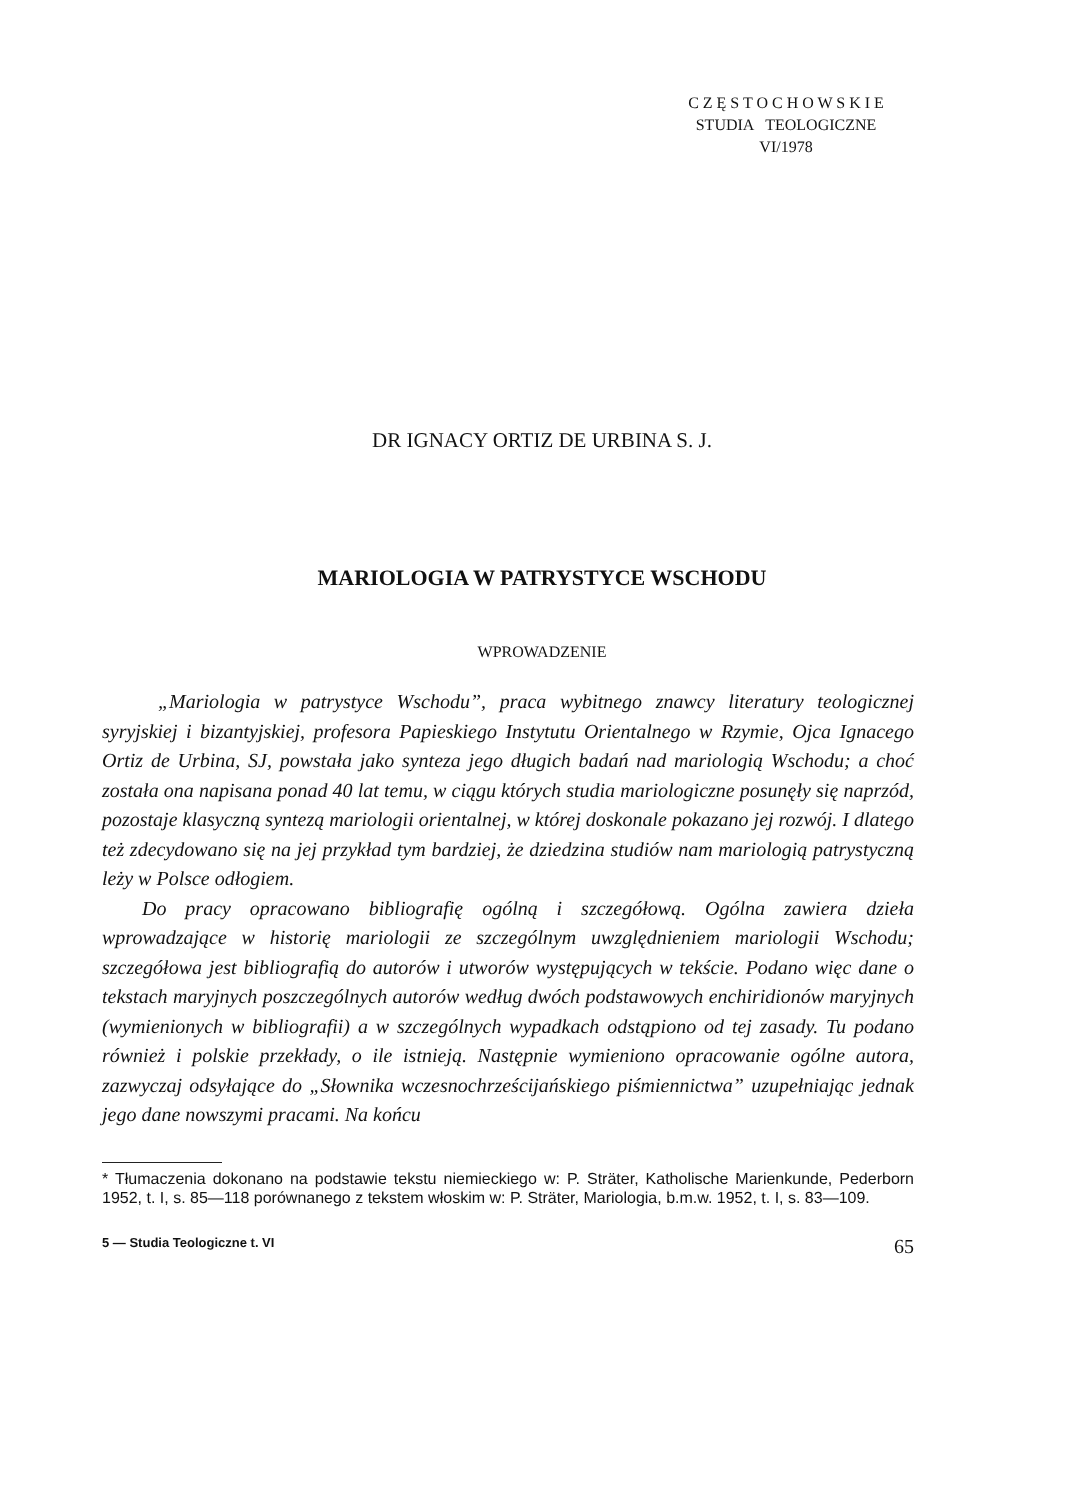C Z Ę S T O C H O W S K I E
STUDIA TEOLOGICZNE
VI/1978
DR IGNACY ORTIZ DE URBINA S. J.
MARIOLOGIA W PATRYSTYCE WSCHODU
WPROWADZENIE
„Mariologia w patrystyce Wschodu”, praca wybitnego znawcy literatury teologicznej syryjskiej i bizantyjskiej, profesora Papieskiego Instytutu Orientalnego w Rzymie, Ojca Ignacego Ortiz de Urbina, SJ, powstała jako synteza jego długich badań nad mariologią Wschodu; a choć została ona napisana ponad 40 lat temu, w ciągu których studia mariologiczne posunęły się naprzód, pozostaje klasyczną syntezą mariologii orientalnej, w której doskonale pokazano jej rozwój. I dlatego też zdecydowano się na jej przykład tym bardziej, że dziedzina studiów nam mariologią patrystyczną leży w Polsce odłogiem.
Do pracy opracowano bibliografię ogólną i szczegółową. Ogólna zawiera dzieła wprowadzające w historię mariologii ze szczególnym uwzględnieniem mariologii Wschodu; szczegółowa jest bibliografią do autorów i utworów występujących w tekście. Podano więc dane o tekstach maryjnych poszczególnych autorów według dwóch podstawowych enchiridionów maryjnych (wymienionych w bibliografii) a w szczególnych wypadkach odstąpiono od tej zasady. Tu podano również i polskie przekłady, o ile istnieją. Następnie wymieniono opracowanie ogólne autora, zazwyczaj odsyłające do „Słownika wczesnochrześcijańskiego piśmiennictwa” uzupełniając jednak jego dane nowszymi pracami. Na końcu
* Tłumaczenia dokonano na podstawie tekstu niemieckiego w: P. Sträter, Katholische Marienkunde, Pederborn 1952, t. I, s. 85—118 porównanego z tekstem włoskim w: P. Sträter, Mariologia, b.m.w. 1952, t. I, s. 83—109.
5 — Studia Teologiczne t. VI 65